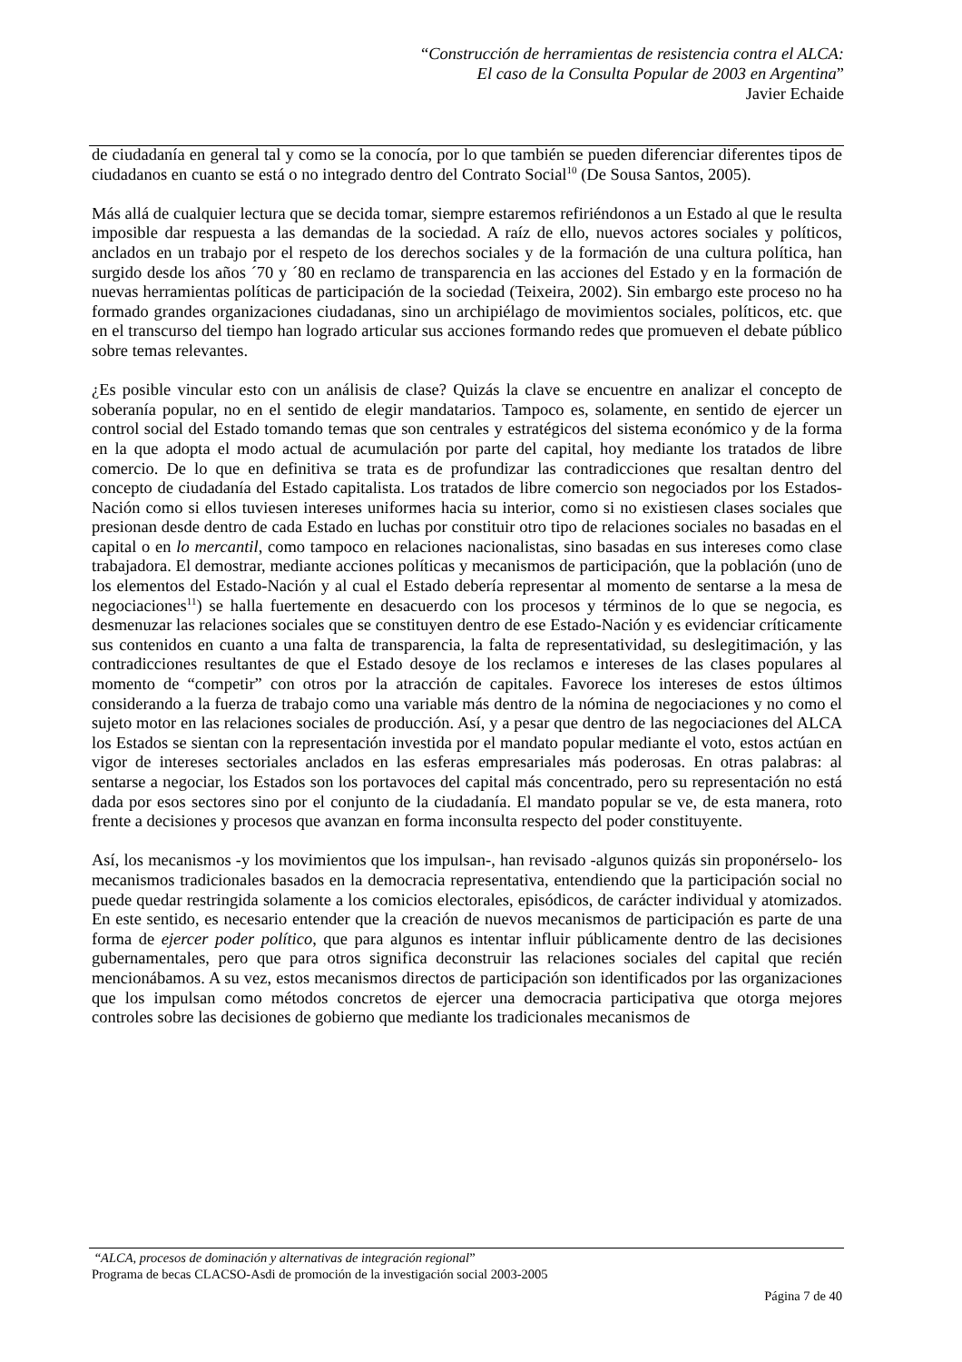“Construcción de herramientas de resistencia contra el ALCA:
El caso de la Consulta Popular de 2003 en Argentina”
Javier Echaide
de ciudadanía en general tal y como se la conocía, por lo que también se pueden diferenciar diferentes tipos de ciudadanos en cuanto se está o no integrado dentro del Contrato Social<sup>10</sup> (De Sousa Santos, 2005).
Más allá de cualquier lectura que se decida tomar, siempre estaremos refiriéndonos a un Estado al que le resulta imposible dar respuesta a las demandas de la sociedad. A raíz de ello, nuevos actores sociales y políticos, anclados en un trabajo por el respeto de los derechos sociales y de la formación de una cultura política, han surgido desde los años ´70 y ´80 en reclamo de transparencia en las acciones del Estado y en la formación de nuevas herramientas políticas de participación de la sociedad (Teixeira, 2002). Sin embargo este proceso no ha formado grandes organizaciones ciudadanas, sino un archipiélago de movimientos sociales, políticos, etc. que en el transcurso del tiempo han logrado articular sus acciones formando redes que promueven el debate público sobre temas relevantes.
¿Es posible vincular esto con un análisis de clase? Quizás la clave se encuentre en analizar el concepto de soberanía popular, no en el sentido de elegir mandatarios. Tampoco es, solamente, en sentido de ejercer un control social del Estado tomando temas que son centrales y estratégicos del sistema económico y de la forma en la que adopta el modo actual de acumulación por parte del capital, hoy mediante los tratados de libre comercio. De lo que en definitiva se trata es de profundizar las contradicciones que resaltan dentro del concepto de ciudadanía del Estado capitalista. Los tratados de libre comercio son negociados por los Estados-Nación como si ellos tuviesen intereses uniformes hacia su interior, como si no existiesen clases sociales que presionan desde dentro de cada Estado en luchas por constituir otro tipo de relaciones sociales no basadas en el capital o en lo mercantil, como tampoco en relaciones nacionalistas, sino basadas en sus intereses como clase trabajadora. El demostrar, mediante acciones políticas y mecanismos de participación, que la población (uno de los elementos del Estado-Nación y al cual el Estado debería representar al momento de sentarse a la mesa de negociaciones<sup>11</sup>) se halla fuertemente en desacuerdo con los procesos y términos de lo que se negocia, es desmenuzar las relaciones sociales que se constituyen dentro de ese Estado-Nación y es evidenciar críticamente sus contenidos en cuanto a una falta de transparencia, la falta de representatividad, su deslegitimación, y las contradicciones resultantes de que el Estado desoye de los reclamos e intereses de las clases populares al momento de “competir” con otros por la atracción de capitales. Favorece los intereses de estos últimos considerando a la fuerza de trabajo como una variable más dentro de la nómina de negociaciones y no como el sujeto motor en las relaciones sociales de producción. Así, y a pesar que dentro de las negociaciones del ALCA los Estados se sientan con la representación investida por el mandato popular mediante el voto, estos actúan en vigor de intereses sectoriales anclados en las esferas empresariales más poderosas. En otras palabras: al sentarse a negociar, los Estados son los portavoces del capital más concentrado, pero su representación no está dada por esos sectores sino por el conjunto de la ciudadanía. El mandato popular se ve, de esta manera, roto frente a decisiones y procesos que avanzan en forma inconsulta respecto del poder constituyente.
Así, los mecanismos -y los movimientos que los impulsan-, han revisado -algunos quizás sin proponérselo- los mecanismos tradicionales basados en la democracia representativa, entendiendo que la participación social no puede quedar restringida solamente a los comicios electorales, episódicos, de carácter individual y atomizados. En este sentido, es necesario entender que la creación de nuevos mecanismos de participación es parte de una forma de ejercer poder político, que para algunos es intentar influir públicamente dentro de las decisiones gubernamentales, pero que para otros significa deconstruir las relaciones sociales del capital que recién mencionábamos. A su vez, estos mecanismos directos de participación son identificados por las organizaciones que los impulsan como métodos concretos de ejercer una democracia participativa que otorga mejores controles sobre las decisiones de gobierno que mediante los tradicionales mecanismos de
“ALCA, procesos de dominación y alternativas de integración regional”
Programa de becas CLACSO-Asdi de promoción de la investigación social 2003-2005
Página 7 de 40